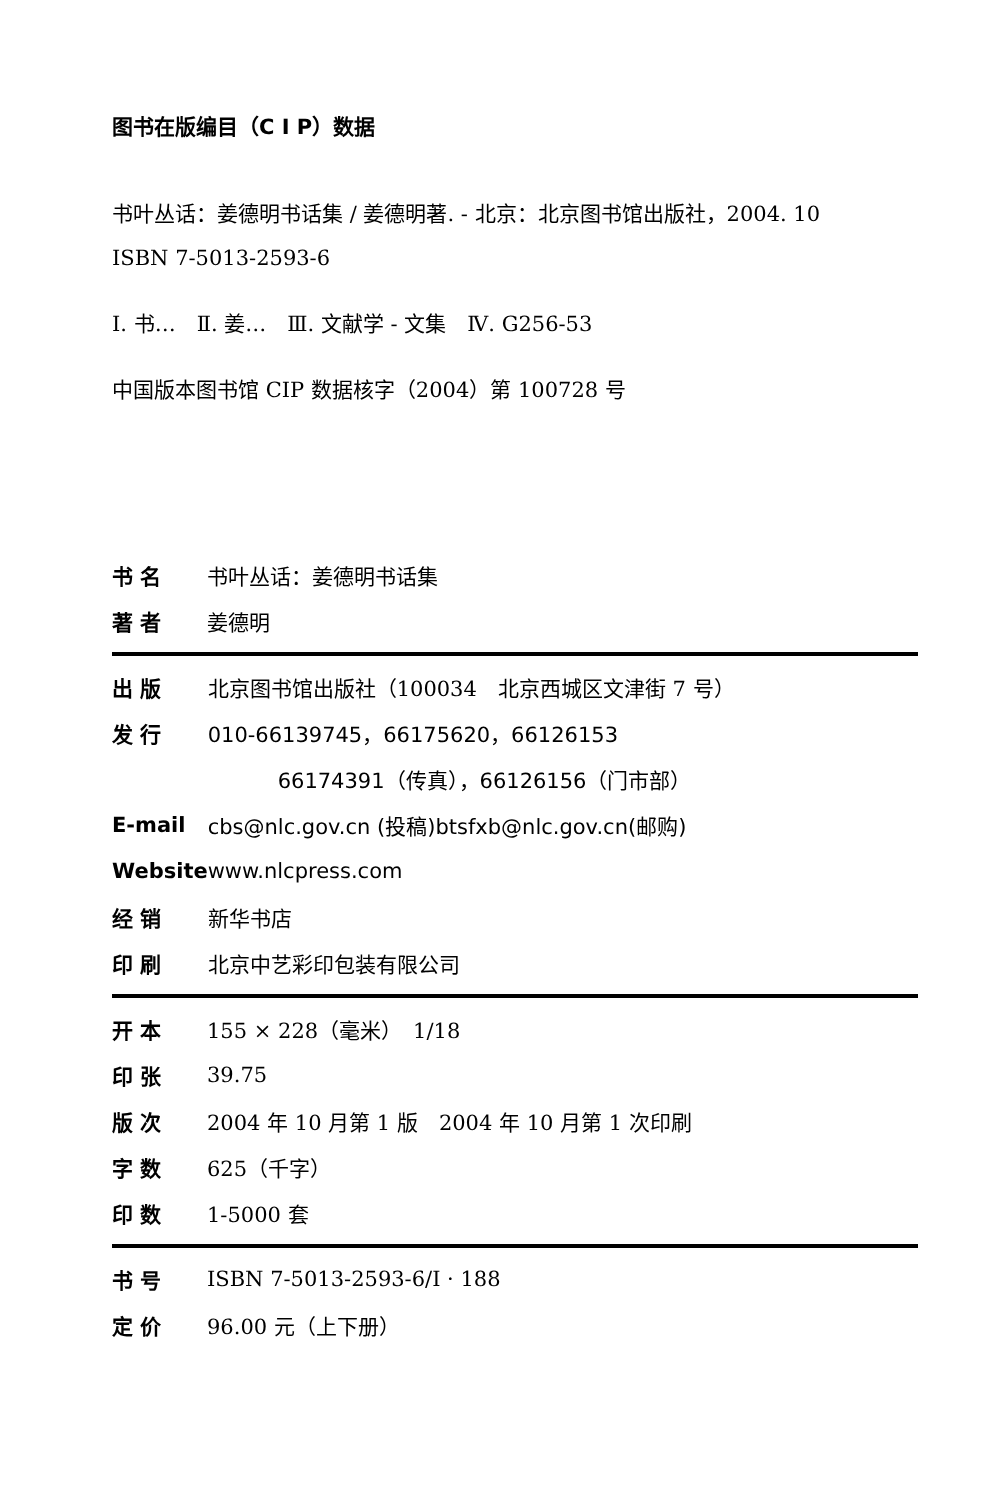图书在版编目（C I P）数据
书叶丛话：姜德明书话集 / 姜德明著. - 北京：北京图书馆出版社，2004. 10
ISBN 7-5013-2593-6
Ⅰ. 书…　Ⅱ. 姜…　Ⅲ. 文献学 - 文集　Ⅳ. G256-53
中国版本图书馆 CIP 数据核字（2004）第 100728 号
| 书 名 | 书叶丛话：姜德明书话集 |
| 著 者 | 姜德明 |
| 出 版 | 北京图书馆出版社（100034 北京西城区文津街 7 号） |
| 发 行 | 010-66139745，66175620，66126153 |
| | 66174391（传真），66126156（门市部） |
| E-mail | cbs@nlc.gov.cn (投稿)btsfxb@nlc.gov.cn(邮购) |
| Website | www.nlcpress.com |
| 经 销 | 新华书店 |
| 印 刷 | 北京中艺彩印包装有限公司 |
| 开 本 | 155 × 228（毫米） 1/18 |
| 印 张 | 39.75 |
| 版 次 | 2004 年 10 月第 1 版 2004 年 10 月第 1 次印刷 |
| 字 数 | 625（千字） |
| 印 数 | 1-5000 套 |
| 书 号 | ISBN 7-5013-2593-6/I · 188 |
| 定 价 | 96.00 元（上下册） |